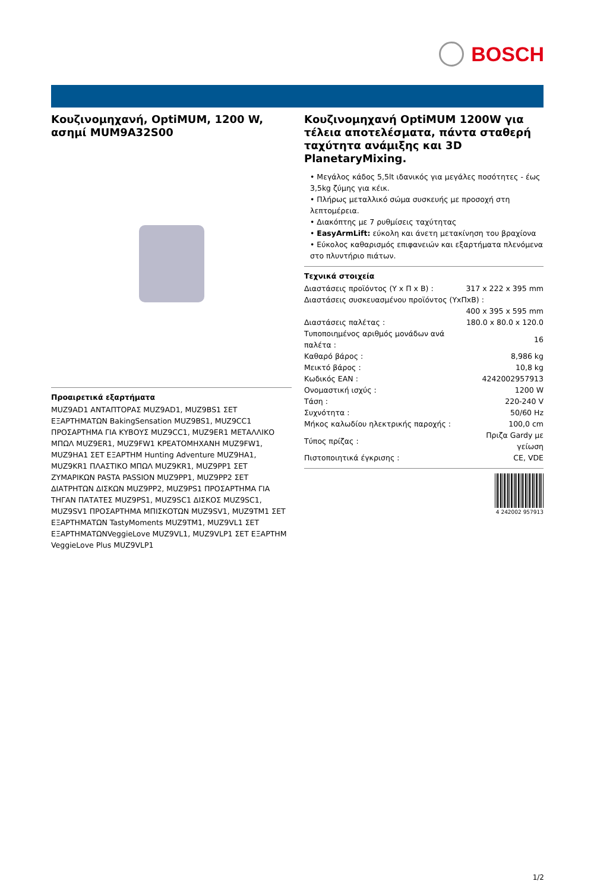BOSCH
Κουζινομηχανή, OptiMUM, 1200 W, ασημί MUM9A32S00
Προαιρετικά εξαρτήματα
MUZ9AD1 ΑΝΤΑΠΤΟΡΑΣ MUZ9AD1, MUZ9BS1 ΣΕΤ ΕΞΑΡΤΗΜΑΤΩΝ BakingSensation MUZ9BS1, MUZ9CC1 ΠΡΟΣΑΡΤΗΜΑ ΓΙΑ ΚΥΒΟΥΣ MUZ9CC1, MUZ9ER1 ΜΕΤΑΛΛΙΚΟ ΜΠΩΛ MUZ9ER1, MUZ9FW1 ΚΡΕΑΤΟΜΗΧΑΝΗ MUZ9FW1, MUZ9HA1 ΣΕΤ ΕΞΑΡΤΗΜ Hunting Adventure MUZ9HA1, MUZ9KR1 ΠΛΑΣΤΙΚΟ ΜΠΩΛ MUZ9KR1, MUZ9PP1 ΣΕΤ ΖΥΜΑΡΙΚΩΝ PASTA PASSION MUZ9PP1, MUZ9PP2 ΣΕΤ ΔΙΑΤΡΗΤΩΝ ΔΙΣΚΩΝ MUZ9PP2, MUZ9PS1 ΠΡΟΣΑΡΤΗΜΑ ΓΙΑ ΤΗΓΑΝ ΠΑΤΑΤΕΣ MUZ9PS1, MUZ9SC1 ΔΙΣΚΟΣ MUZ9SC1, MUZ9SV1 ΠΡΟΣΑΡΤΗΜΑ ΜΠΙΣΚΟΤΩΝ MUZ9SV1, MUZ9TM1 ΣΕΤ ΕΞΑΡΤΗΜΑΤΩΝ TastyMoments MUZ9TM1, MUZ9VL1 ΣΕΤ ΕΞΑΡΤΗΜΑΤΩΝVeggieLove MUZ9VL1, MUZ9VLP1 ΣΕΤ ΕΞΑΡΤΗΜ VeggieLove Plus MUZ9VLP1
Κουζινομηχανή OptiMUM 1200W για τέλεια αποτελέσματα, πάντα σταθερή ταχύτητα ανάμιξης και 3D PlanetaryMixing.
• Μεγάλος κάδος 5,5lt ιδανικός για μεγάλες ποσότητες - έως 3,5kg ζύμης για κέικ.
• Πλήρως μεταλλικό σώμα συσκευής με προσοχή στη λεπτομέρεια.
• Διακόπτης με 7 ρυθμίσεις ταχύτητας
• EasyArmLift: εύκολη και άνετη μετακίνηση του βραχίονα
• Εύκολος καθαρισμός επιφανειών και εξαρτήματα πλενόμενα στο πλυντήριο πιάτων.
Τεχνικά στοιχεία
| Διαστάσεις προϊόντος (Υ x Π x Β) : | 317 x 222 x 395 mm |
| Διαστάσεις συσκευασμένου προϊόντος (ΥxΠxΒ) : | |
| | 400 x 395 x 595 mm |
| Διαστάσεις παλέτας : | 180.0 x 80.0 x 120.0 |
| Τυποποιημένος αριθμός μονάδων ανά παλέτα : | 16 |
| Καθαρό βάρος : | 8,986 kg |
| Μεικτό βάρος : | 10,8 kg |
| Κωδικός EAN : | 4242002957913 |
| Ονομαστική ισχύς : | 1200 W |
| Τάση : | 220-240 V |
| Συχνότητα : | 50/60 Hz |
| Μήκος καλωδίου ηλεκτρικής παροχής : | 100,0 cm |
| Τύπος πρίζας : | Πριζα Gardy με γείωση |
| Πιστοποιητικά έγκρισης : | CE, VDE |
4 242002 957913
1/2